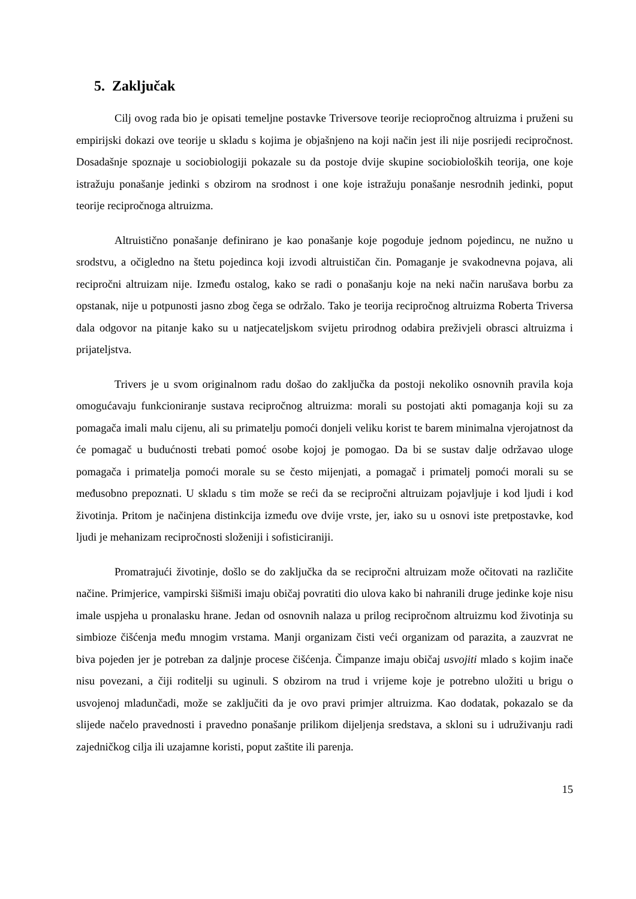5. Zaključak
Cilj ovog rada bio je opisati temeljne postavke Triversove teorije reciopročnog altruizma i pruženi su empirijski dokazi ove teorije u skladu s kojima je objašnjeno na koji način jest ili nije posrijedi recipročnost. Dosadašnje spoznaje u sociobiologiji pokazale su da postoje dvije skupine sociobioloških teorija, one koje istražuju ponašanje jedinki s obzirom na srodnost i one koje istražuju ponašanje nesrodnih jedinki, poput teorije recipročnoga altruizma.
Altruistično ponašanje definirano je kao ponašanje koje pogoduje jednom pojedincu, ne nužno u srodstvu, a očigledno na štetu pojedinca koji izvodi altruističan čin. Pomaganje je svakodnevna pojava, ali recipročni altruizam nije. Između ostalog, kako se radi o ponašanju koje na neki način narušava borbu za opstanak, nije u potpunosti jasno zbog čega se održalo. Tako je teorija recipročnog altruizma Roberta Triversa dala odgovor na pitanje kako su u natjecateljskom svijetu prirodnog odabira preživjeli obrasci altruizma i prijateljstva.
Trivers je u svom originalnom radu došao do zaključka da postoji nekoliko osnovnih pravila koja omogućavaju funkcioniranje sustava recipročnog altruizma: morali su postojati akti pomaganja koji su za pomagača imali malu cijenu, ali su primatelju pomoći donjeli veliku korist te barem minimalna vjerojatnost da će pomagač u budućnosti trebati pomoć osobe kojoj je pomogao. Da bi se sustav dalje održavao uloge pomagača i primatelja pomoći morale su se često mijenjati, a pomagač i primatelj pomoći morali su se međusobno prepoznati. U skladu s tim može se reći da se recipročni altruizam pojavljuje i kod ljudi i kod životinja. Pritom je načinjena distinkcija između ove dvije vrste, jer, iako su u osnovi iste pretpostavke, kod ljudi je mehanizam recipročnosti složeniji i sofisticiraniji.
Promatrajući životinje, došlo se do zaključka da se recipročni altruizam može očitovati na različite načine. Primjerice, vampirski šišmiši imaju običaj povratiti dio ulova kako bi nahranili druge jedinke koje nisu imale uspjeha u pronalasku hrane. Jedan od osnovnih nalaza u prilog recipročnom altruizmu kod životinja su simbioze čišćenja među mnogim vrstama. Manji organizam čisti veći organizam od parazita, a zauzvrat ne biva pojeden jer je potreban za daljnje procese čišćenja. Čimpanze imaju običaj usvojiti mlado s kojim inače nisu povezani, a čiji roditelji su uginuli. S obzirom na trud i vrijeme koje je potrebno uložiti u brigu o usvojenoj mladunčadi, može se zaključiti da je ovo pravi primjer altruizma. Kao dodatak, pokazalo se da slijede načelo pravednosti i pravedno ponašanje prilikom dijeljenja sredstava, a skloni su i udruživanju radi zajedničkog cilja ili uzajamne koristi, poput zaštite ili parenja.
15